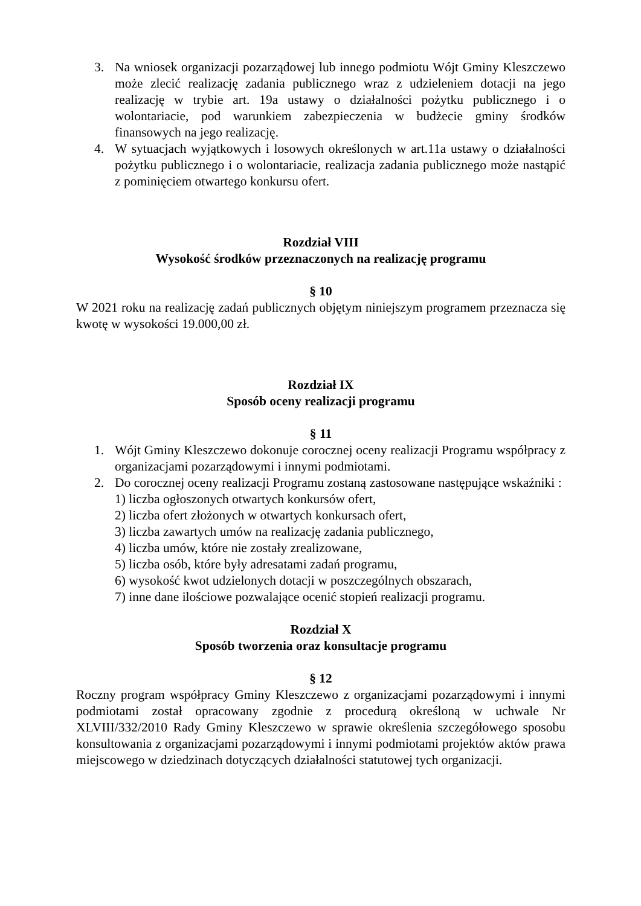3. Na wniosek organizacji pozarządowej lub innego podmiotu Wójt Gminy Kleszczewo może zlecić realizację zadania publicznego wraz z udzieleniem dotacji na jego realizację w trybie art. 19a ustawy o działalności pożytku publicznego i o wolontariacie, pod warunkiem zabezpieczenia w budżecie gminy środków finansowych na jego realizację.
4. W sytuacjach wyjątkowych i losowych określonych w art.11a ustawy o działalności pożytku publicznego i o wolontariacie, realizacja zadania publicznego może nastąpić z pominięciem otwartego konkursu ofert.
Rozdział VIII
Wysokość środków przeznaczonych na realizację programu
§ 10
W 2021 roku na realizację zadań publicznych objętym niniejszym programem przeznacza się kwotę w wysokości 19.000,00 zł.
Rozdział IX
Sposób oceny realizacji programu
§ 11
1. Wójt Gminy Kleszczewo dokonuje corocznej oceny realizacji Programu współpracy z organizacjami pozarządowymi i innymi podmiotami.
2. Do corocznej oceny realizacji Programu zostaną zastosowane następujące wskaźniki :
1) liczba ogłoszonych otwartych konkursów ofert,
2) liczba ofert złożonych w otwartych konkursach ofert,
3) liczba zawartych umów na realizację zadania publicznego,
4) liczba umów, które nie zostały zrealizowane,
5) liczba osób, które były adresatami zadań programu,
6) wysokość kwot udzielonych dotacji w poszczególnych obszarach,
7) inne dane ilościowe pozwalające ocenić stopień realizacji programu.
Rozdział X
Sposób tworzenia oraz konsultacje programu
§ 12
Roczny program współpracy Gminy Kleszczewo z organizacjami pozarządowymi i innymi podmiotami został opracowany zgodnie z procedurą określoną w uchwale Nr XLVIII/332/2010 Rady Gminy Kleszczewo w sprawie określenia szczegółowego sposobu konsultowania z organizacjami pozarządowymi i innymi podmiotami projektów aktów prawa miejscowego w dziedzinach dotyczących działalności statutowej tych organizacji.